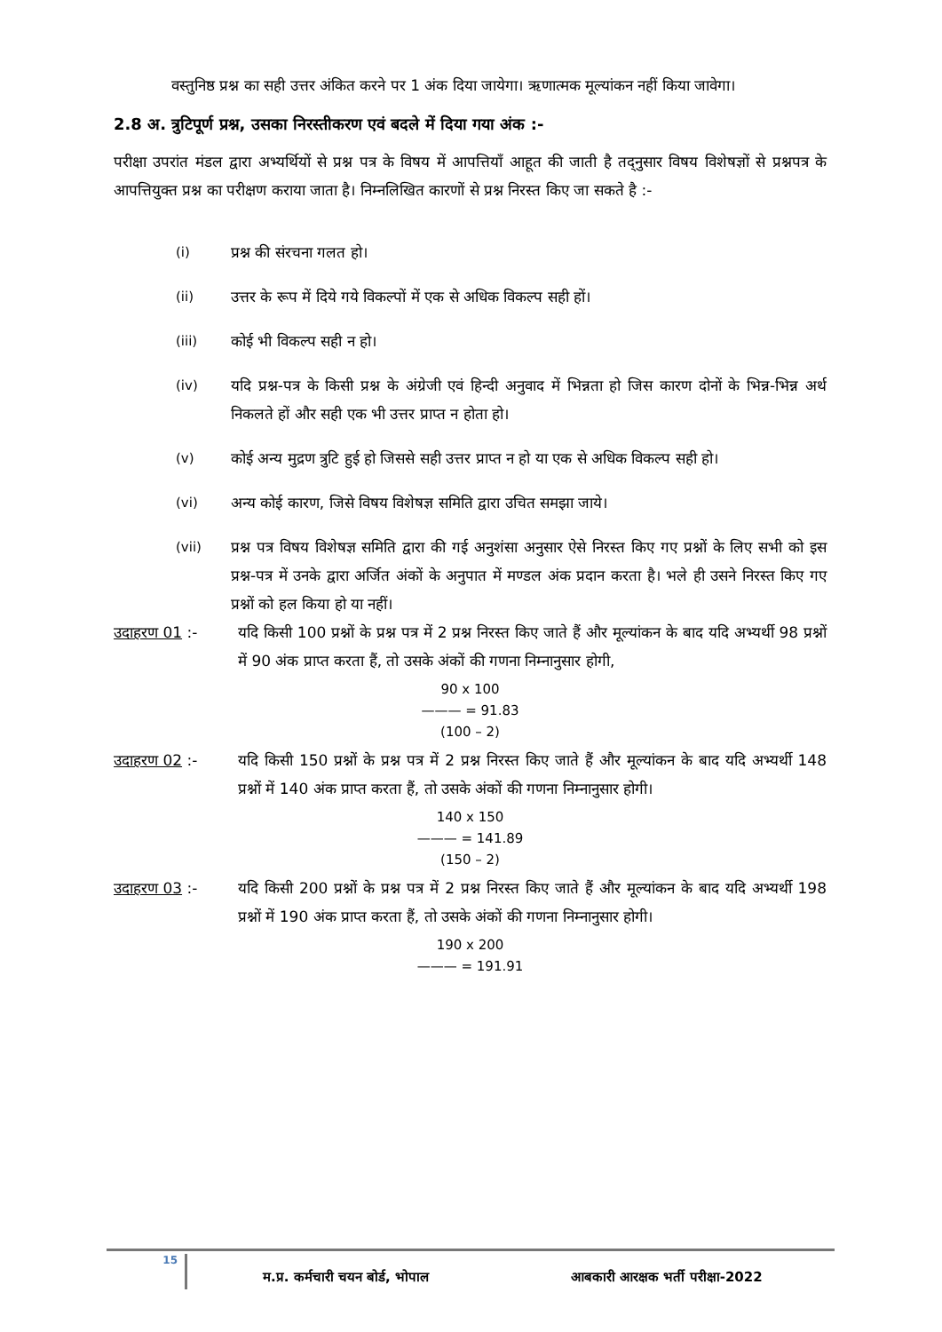वस्तुनिष्ठ प्रश्न का सही उत्तर अंकित करने पर 1 अंक दिया जायेगा। ऋणात्मक मूल्यांकन नहीं किया जावेगा।
2.8 अ. त्रुटिपूर्ण प्रश्न, उसका निरस्तीकरण एवं बदले में दिया गया अंक :-
परीक्षा उपरांत मंडल द्वारा अभ्यर्थियों से प्रश्न पत्र के विषय में आपत्तियाँ आहूत की जाती है तद्नुसार विषय विशेषज्ञों से प्रश्नपत्र के आपत्तियुक्त प्रश्न का परीक्षण कराया जाता है। निम्नलिखित कारणों से प्रश्न निरस्त किए जा सकते है :-
(i) प्रश्न की संरचना गलत हो।
(ii) उत्तर के रूप में दिये गये विकल्पों में एक से अधिक विकल्प सही हों।
(iii) कोई भी विकल्प सही न हो।
(iv) यदि प्रश्न-पत्र के किसी प्रश्न के अंग्रेजी एवं हिन्दी अनुवाद में भिन्नता हो जिस कारण दोनों के भिन्न-भिन्न अर्थ निकलते हों और सही एक भी उत्तर प्राप्त न होता हो।
(v) कोई अन्य मुद्रण त्रुटि हुई हो जिससे सही उत्तर प्राप्त न हो या एक से अधिक विकल्प सही हो।
(vi) अन्य कोई कारण, जिसे विषय विशेषज्ञ समिति द्वारा उचित समझा जाये।
(vii) प्रश्न पत्र विषय विशेषज्ञ समिति द्वारा की गई अनुशंसा अनुसार ऐसे निरस्त किए गए प्रश्नों के लिए सभी को इस प्रश्न-पत्र में उनके द्वारा अर्जित अंकों के अनुपात में मण्डल अंक प्रदान करता है। भले ही उसने निरस्त किए गए प्रश्नों को हल किया हो या नहीं।
उदाहरण 01 :- यदि किसी 100 प्रश्नों के प्रश्न पत्र में 2 प्रश्न निरस्त किए जाते हैं और मूल्यांकन के बाद यदि अभ्यर्थी 98 प्रश्नों में 90 अंक प्राप्त करता हैं, तो उसके अंकों की गणना निम्नानुसार होगी,
90 x 100
——— = 91.83
(100 – 2)
उदाहरण 02 :- यदि किसी 150 प्रश्नों के प्रश्न पत्र में 2 प्रश्न निरस्त किए जाते हैं और मूल्यांकन के बाद यदि अभ्यर्थी 148 प्रश्नों में 140 अंक प्राप्त करता हैं, तो उसके अंकों की गणना निम्नानुसार होगी।
140 x 150
——— = 141.89
(150 – 2)
उदाहरण 03 :- यदि किसी 200 प्रश्नों के प्रश्न पत्र में 2 प्रश्न निरस्त किए जाते हैं और मूल्यांकन के बाद यदि अभ्यर्थी 198 प्रश्नों में 190 अंक प्राप्त करता हैं, तो उसके अंकों की गणना निम्नानुसार होगी।
190 x 200
——— = 191.91
15 म.प्र. कर्मचारी चयन बोर्ड, भोपाल आबकारी आरक्षक भर्ती परीक्षा-2022